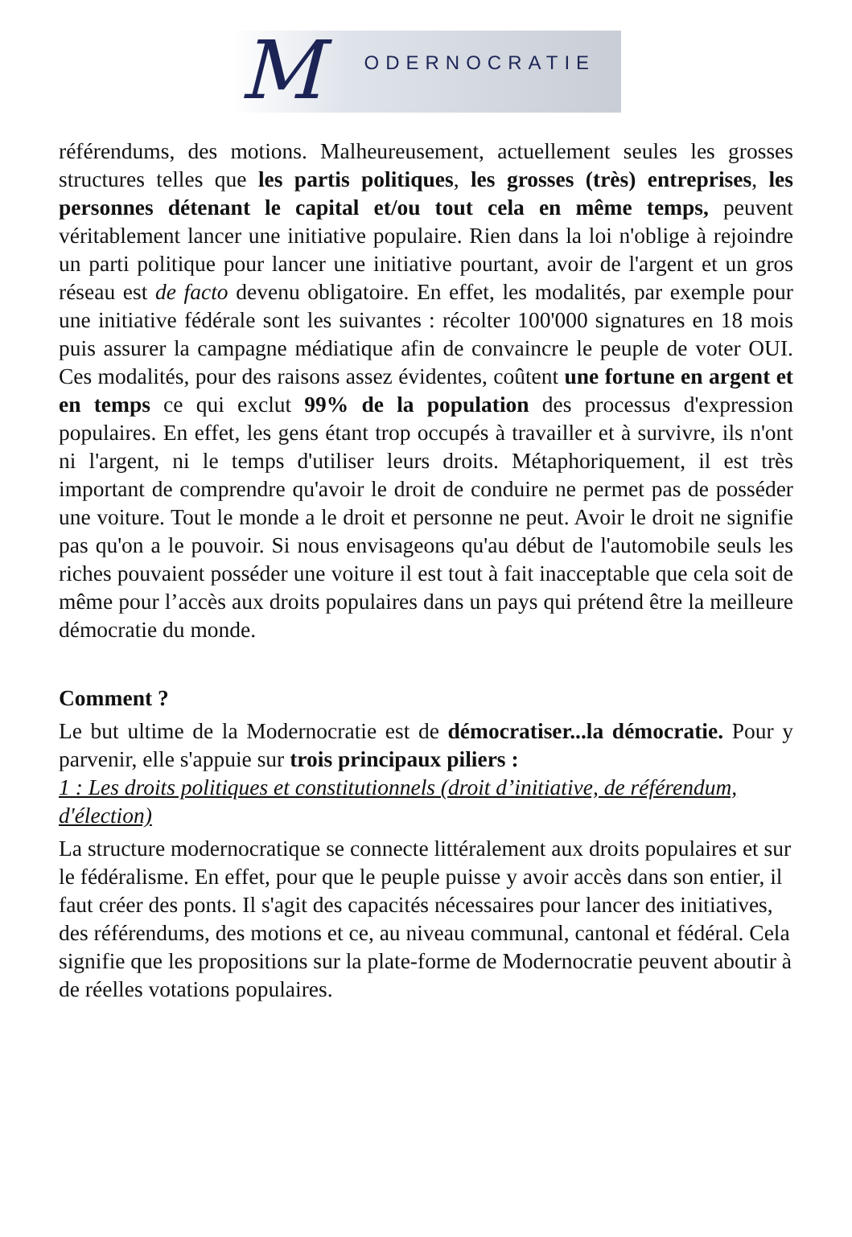M ODERNOCRATIE
référendums, des motions. Malheureusement, actuellement seules les grosses structures telles que les partis politiques, les grosses (très) entreprises, les personnes détenant le capital et/ou tout cela en même temps, peuvent véritablement lancer une initiative populaire. Rien dans la loi n'oblige à rejoindre un parti politique pour lancer une initiative pourtant, avoir de l'argent et un gros réseau est de facto devenu obligatoire. En effet, les modalités, par exemple pour une initiative fédérale sont les suivantes : récolter 100'000 signatures en 18 mois puis assurer la campagne médiatique afin de convaincre le peuple de voter OUI. Ces modalités, pour des raisons assez évidentes, coûtent une fortune en argent et en temps ce qui exclut 99% de la population des processus d'expression populaires. En effet, les gens étant trop occupés à travailler et à survivre, ils n'ont ni l'argent, ni le temps d'utiliser leurs droits. Métaphoriquement, il est très important de comprendre qu'avoir le droit de conduire ne permet pas de posséder une voiture. Tout le monde a le droit et personne ne peut. Avoir le droit ne signifie pas qu'on a le pouvoir. Si nous envisageons qu'au début de l'automobile seuls les riches pouvaient posséder une voiture il est tout à fait inacceptable que cela soit de même pour l’accès aux droits populaires dans un pays qui prétend être la meilleure démocratie du monde.
Comment ?
Le but ultime de la Modernocratie est de démocratiser...la démocratie. Pour y parvenir, elle s'appuie sur trois principaux piliers :
1 : Les droits politiques et constitutionnels (droit d’initiative, de référendum, d'élection)
La structure modernocratique se connecte littéralement aux droits populaires et sur le fédéralisme. En effet, pour que le peuple puisse y avoir accès dans son entier, il faut créer des ponts. Il s'agit des capacités nécessaires pour lancer des initiatives, des référendums, des motions et ce, au niveau communal, cantonal et fédéral. Cela signifie que les propositions sur la plate-forme de Modernocratie peuvent aboutir à de réelles votations populaires.